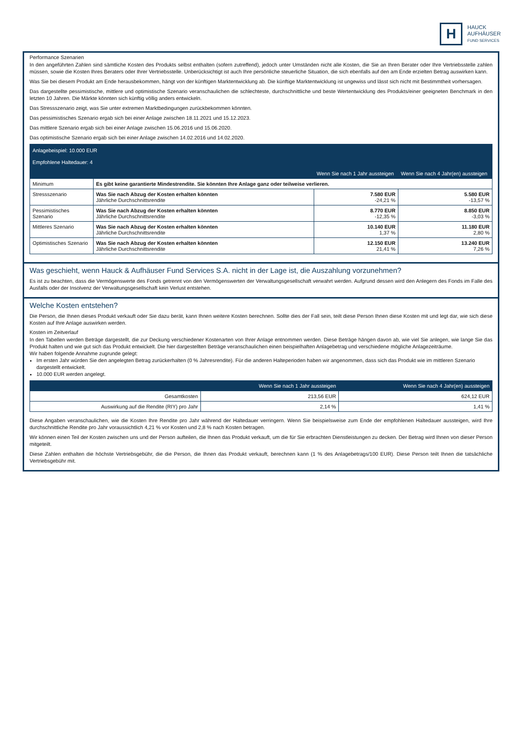H
HAUCK
AUFHÄUSER
FUND SERVICES
Performance Szenarien
In den angeführten Zahlen sind sämtliche Kosten des Produkts selbst enthalten (sofern zutreffend), jedoch unter Umständen nicht alle Kosten, die Sie an Ihren Berater oder Ihre Vertriebsstelle zahlen müssen, sowie die Kosten Ihres Beraters oder Ihrer Vertriebsstelle. Unberücksichtigt ist auch Ihre persönliche steuerliche Situation, die sich ebenfalls auf den am Ende erzielten Betrag auswirken kann.
Was Sie bei diesem Produkt am Ende herausbekommen, hängt von der künftigen Marktentwicklung ab. Die künftige Marktentwicklung ist ungewiss und lässt sich nicht mit Bestimmtheit vorhersagen.
Das dargestellte pessimistische, mittlere und optimistische Szenario veranschaulichen die schlechteste, durchschnittliche und beste Wertentwicklung des Produkts/einer geeigneten Benchmark in den letzten 10 Jahren. Die Märkte könnten sich künftig völlig anders entwickeln.
Das Stressszenario zeigt, was Sie unter extremen Marktbedingungen zurückbekommen könnten.
Das pessimistisches Szenario ergab sich bei einer Anlage zwischen 18.11.2021 und 15.12.2023.
Das mittlere Szenario ergab sich bei einer Anlage zwischen 15.06.2016 und 15.06.2020.
Das optimistische Szenario ergab sich bei einer Anlage zwischen 14.02.2016 und 14.02.2020.
| Anlagebeispiel: 10.000 EUR Empfohlene Haltedauer: 4 | | | |
| --- | --- | --- | --- |
| | | Wenn Sie nach 1 Jahr aussteigen | Wenn Sie nach 4 Jahr(en) aussteigen |
| Minimum | Es gibt keine garantierte Mindestrendite. Sie könnten Ihre Anlage ganz oder teilweise verlieren. | | |
| Stressszenario | Was Sie nach Abzug der Kosten erhalten könnten Jährliche Durchschnittsrendite | 7.580 EUR -24,21 % | 5.580 EUR -13,57 % |
| Pessimistisches Szenario | Was Sie nach Abzug der Kosten erhalten könnten Jährliche Durchschnittsrendite | 8.770 EUR -12,35 % | 8.850 EUR -3,03 % |
| Mittleres Szenario | Was Sie nach Abzug der Kosten erhalten könnten Jährliche Durchschnittsrendite | 10.140 EUR 1,37 % | 11.180 EUR 2,80 % |
| Optimistisches Szenario | Was Sie nach Abzug der Kosten erhalten könnten Jährliche Durchschnittsrendite | 12.150 EUR 21,41 % | 13.240 EUR 7,26 % |
Was geschieht, wenn Hauck & Aufhäuser Fund Services S.A. nicht in der Lage ist, die Auszahlung vorzunehmen?
Es ist zu beachten, dass die Vermögenswerte des Fonds getrennt von den Vermögenswerten der Verwaltungsgesellschaft verwahrt werden. Aufgrund dessen wird den Anlegern des Fonds im Falle des Ausfalls oder der Insolvenz der Verwaltungsgesellschaft kein Verlust entstehen.
Welche Kosten entstehen?
Die Person, die Ihnen dieses Produkt verkauft oder Sie dazu berät, kann Ihnen weitere Kosten berechnen. Sollte dies der Fall sein, teilt diese Person Ihnen diese Kosten mit und legt dar, wie sich diese Kosten auf Ihre Anlage auswirken werden.
Kosten im Zeitverlauf
In den Tabellen werden Beträge dargestellt, die zur Deckung verschiedener Kostenarten von Ihrer Anlage entnommen werden. Diese Beträge hängen davon ab, wie viel Sie anlegen, wie lange Sie das Produkt halten und wie gut sich das Produkt entwickelt. Die hier dargestellten Beträge veranschaulichen einen beispielhaften Anlagebetrag und verschiedene mögliche Anlagezeiträume.
Wir haben folgende Annahme zugrunde gelegt:
Im ersten Jahr würden Sie den angelegten Betrag zurückerhalten (0 % Jahresrendite). Für die anderen Halteperioden haben wir angenommen, dass sich das Produkt wie im mittleren Szenario dargestellt entwickelt.
10.000 EUR werden angelegt.
| | Wenn Sie nach 1 Jahr aussteigen | Wenn Sie nach 4 Jahr(en) aussteigen |
| --- | --- | --- |
| Gesamtkosten | 213,56 EUR | 624,12 EUR |
| Auswirkung auf die Rendite (RIY) pro Jahr | 2,14 % | 1,41 % |
Diese Angaben veranschaulichen, wie die Kosten Ihre Rendite pro Jahr während der Haltedauer verringern. Wenn Sie beispielsweise zum Ende der empfohlenen Haltedauer aussteigen, wird Ihre durchschnittliche Rendite pro Jahr voraussichtlich 4,21 % vor Kosten und 2,8 % nach Kosten betragen.
Wir können einen Teil der Kosten zwischen uns und der Person aufteilen, die Ihnen das Produkt verkauft, um die für Sie erbrachten Dienstleistungen zu decken. Der Betrag wird Ihnen von dieser Person mitgeteilt.
Diese Zahlen enthalten die höchste Vertriebsgebühr, die die Person, die Ihnen das Produkt verkauft, berechnen kann (1 % des Anlagebetrags/100 EUR). Diese Person teilt Ihnen die tatsächliche Vertriebsgebühr mit.